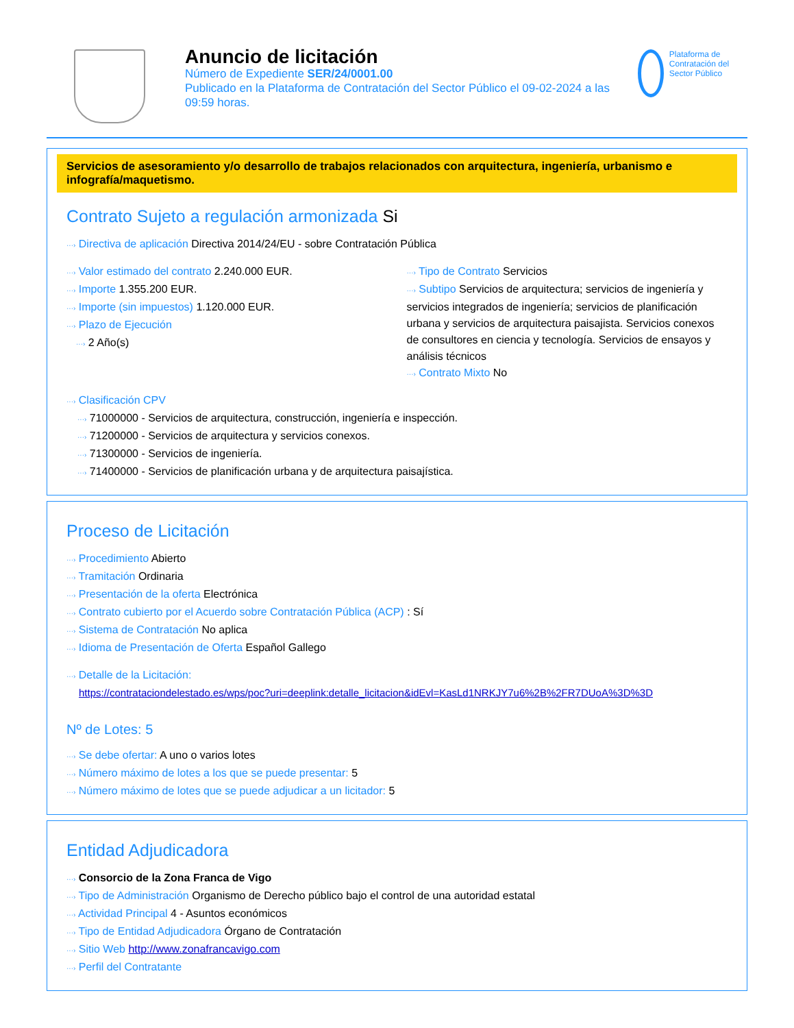Anuncio de licitación
Número de Expediente SER/24/0001.00
Publicado en la Plataforma de Contratación del Sector Público el 09-02-2024 a las 09:59 horas.
Plataforma de Contratación del Sector Público
Servicios de asesoramiento y/o desarrollo de trabajos relacionados con arquitectura, ingeniería, urbanismo e infografía/maquetismo.
Contrato Sujeto a regulación armonizada Si
···› Directiva de aplicación Directiva 2014/24/EU - sobre Contratación Pública
···› Valor estimado del contrato 2.240.000 EUR.
···› Importe 1.355.200 EUR.
···› Importe (sin impuestos) 1.120.000 EUR.
···› Plazo de Ejecución
···› 2 Año(s)
···› Tipo de Contrato Servicios
···› Subtipo Servicios de arquitectura; servicios de ingeniería y servicios integrados de ingeniería; servicios de planificación urbana y servicios de arquitectura paisajista. Servicios conexos de consultores en ciencia y tecnología. Servicios de ensayos y análisis técnicos
···› Contrato Mixto No
···› Clasificación CPV
···› 71000000 - Servicios de arquitectura, construcción, ingeniería e inspección.
···› 71200000 - Servicios de arquitectura y servicios conexos.
···› 71300000 - Servicios de ingeniería.
···› 71400000 - Servicios de planificación urbana y de arquitectura paisajística.
Proceso de Licitación
···› Procedimiento Abierto
···› Tramitación Ordinaria
···› Presentación de la oferta Electrónica
···› Contrato cubierto por el Acuerdo sobre Contratación Pública (ACP) : Sí
···› Sistema de Contratación No aplica
···› Idioma de Presentación de Oferta Español Gallego
···› Detalle de la Licitación:
https://contrataciondelestado.es/wps/poc?uri=deeplink:detalle_licitacion&idEvl=KasLd1NRKJY7u6%2B%2FR7DUoA%3D%3D
Nº de Lotes: 5
···› Se debe ofertar: A uno o varios lotes
···› Número máximo de lotes a los que se puede presentar: 5
···› Número máximo de lotes que se puede adjudicar a un licitador: 5
Entidad Adjudicadora
···› Consorcio de la Zona Franca de Vigo
···› Tipo de Administración Organismo de Derecho público bajo el control de una autoridad estatal
···› Actividad Principal 4 - Asuntos económicos
···› Tipo de Entidad Adjudicadora Órgano de Contratación
···› Sitio Web http://www.zonafrancavigo.com
···› Perfil del Contratante